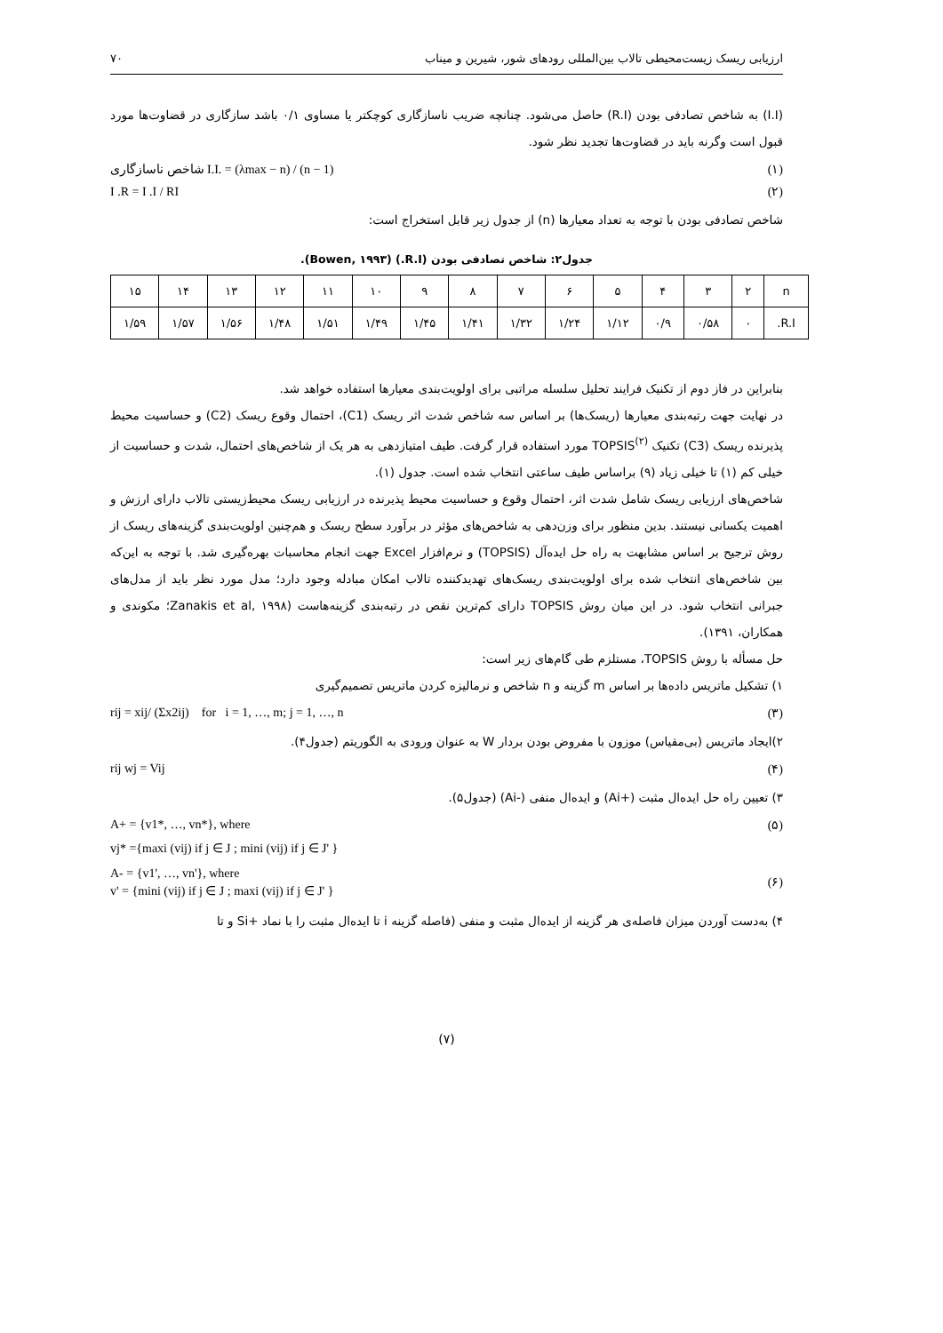ارزیابی ریسک زیست‌محیطی تالاب بین‌المللی رودهای شور، شیرین و میناب ۷۰
(I.I) به شاخص تصادفی بودن (R.I) حاصل می‌شود. چنانچه ضریب ناسازگاری کوچکتر یا مساوی ۰/۱ باشد سازگاری در قضاوت‌ها مورد قبول است وگرنه باید در قضاوت‌ها تجدید نظر شود.
شاخص ناسازگاری I.I. = (λmax − n) / (n − 1) (۱)
I .R = I .I / RI (۲)
شاخص تصادفی بودن با توجه به تعداد معیارها (n) از جدول زیر قابل استخراج است:
جدول۲: شاخص تصادفی بودن (R.I.) (Bowen, ۱۹۹۳).
| n | ۲ | ۳ | ۴ | ۵ | ۶ | ۷ | ۸ | ۹ | ۱۰ | ۱۱ | ۱۲ | ۱۳ | ۱۴ | ۱۵ |
| R.I. | ۰ | ۰/۵۸ | ۰/۹ | ۱/۱۲ | ۱/۲۴ | ۱/۳۲ | ۱/۴۱ | ۱/۴۵ | ۱/۴۹ | ۱/۵۱ | ۱/۴۸ | ۱/۵۶ | ۱/۵۷ | ۱/۵۹ |
بنابراین در فاز دوم از تکنیک فرایند تحلیل سلسله مراتبی برای اولویت‌بندی معیارها استفاده خواهد شد.
در نهایت جهت رتبه‌بندی معیارها (ریسک‌ها) بر اساس سه شاخص شدت اثر ریسک (C1)، احتمال وقوع ریسک (C2) و حساسیت محیط پذیرنده ریسک (C3) تکنیک TOPSIS<sup>(۲)</sup> مورد استفاده قرار گرفت. طیف امتیازدهی به هر یک از شاخص‌های احتمال، شدت و حساسیت از خیلی کم (۱) تا خیلی زیاد (۹) براساس طیف ساعتی انتخاب شده است. جدول (۱).
شاخص‌های ارزیابی ریسک شامل شدت اثر، احتمال وقوع و حساسیت محیط پذیرنده در ارزیابی ریسک محیط‌زیستی تالاب دارای ارزش و اهمیت یکسانی نیستند. بدین منظور برای وزن‌دهی به شاخص‌های مؤثر در برآورد سطح ریسک و هم‌چنین اولویت‌بندی گزینه‌های ریسک از روش ترجیح بر اساس مشابهت به راه حل ایده‌آل (TOPSIS) و نرم‌افزار Excel جهت انجام محاسبات بهره‌گیری شد. با توجه به این‌که بین شاخص‌های انتخاب شده برای اولویت‌بندی ریسک‌های تهدیدکننده تالاب امکان مبادله وجود دارد؛ مدل مورد نظر باید از مدل‌های جبرانی انتخاب شود. در این میان روش TOPSIS دارای کم‌ترین نقص در رتبه‌بندی گزینه‌هاست (Zanakis et al, ۱۹۹۸؛ مکوندی و همکاران، ۱۳۹۱).
حل مسأله با روش TOPSIS، مستلزم طی گام‌های زیر است:
۱) تشکیل ماتریس داده‌ها بر اساس m گزینه و n شاخص و نرمالیزه کردن ماتریس تصمیم‌گیری
rij = xij/ (Σx2ij) for i = 1, …, m; j = 1, …, n (۳)
۲)ایجاد ماتریس (بی‌مقیاس) موزون با مفروض بودن بردار W به عنوان ورودی به الگوریتم (جدول۴).
rij wj = Vij (۴)
۳) تعیین راه حل ایده‌ال مثبت (+Ai) و ایده‌ال منفی (-Ai) (جدول۵).
A+ = {v1*, …, vn*}, where (۵)
vj* ={maxi (vij) if j ∈ J ; mini (vij) if j ∈ J' }
A- = {v1', …, vn'}, where
v' = {mini (vij) if j ∈ J ; maxi (vij) if j ∈ J' } (۶)
۴) به‌دست آوردن میزان فاصله‌ی هر گزینه از ایده‌ال مثبت و منفی (فاصله گزینه i تا ایده‌ال مثبت را با نماد +Si و تا
(۷)